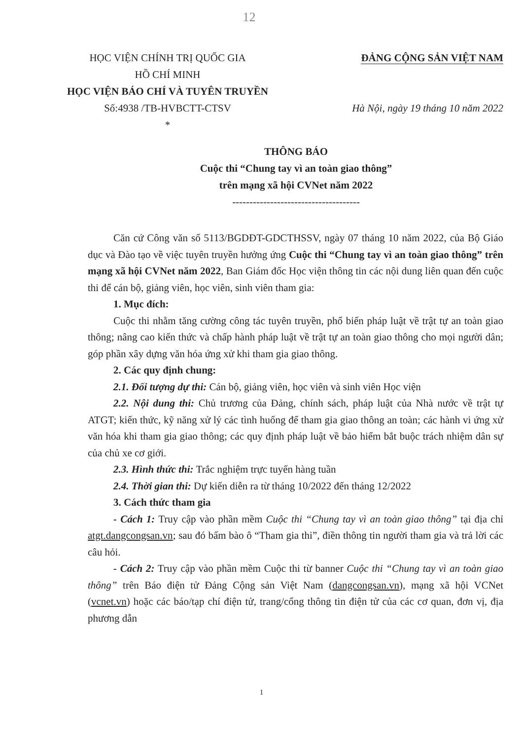12
HỌC VIỆN CHÍNH TRỊ QUỐC GIA
HỒ CHÍ MINH
HỌC VIỆN BÁO CHÍ VÀ TUYÊN TRUYỀN
Số:4938 /TB-HVBCTT-CTSV
*
ĐẢNG CỘNG SẢN VIỆT NAM
Hà Nội, ngày 19 tháng 10 năm 2022
THÔNG BÁO
Cuộc thi “Chung tay vì an toàn giao thông”
trên mạng xã hội CVNet năm 2022
-------------------------------------
Căn cứ Công văn số 5113/BGDĐT-GDCTHSSV, ngày 07 tháng 10 năm 2022, của Bộ Giáo dục và Đào tạo về việc tuyên truyền hưởng ứng Cuộc thi “Chung tay vì an toàn giao thông” trên mạng xã hội CVNet năm 2022, Ban Giám đốc Học viện thông tin các nội dung liên quan đến cuộc thi để cán bộ, giảng viên, học viên, sinh viên tham gia:
1. Mục đích:
Cuộc thi nhằm tăng cường công tác tuyên truyền, phổ biến pháp luật về trật tự an toàn giao thông; nâng cao kiến thức và chấp hành pháp luật về trật tự an toàn giao thông cho mọi người dân; góp phần xây dựng văn hóa ứng xử khi tham gia giao thông.
2. Các quy định chung:
2.1. Đối tượng dự thi: Cán bộ, giảng viên, học viên và sinh viên Học viện
2.2. Nội dung thi: Chủ trương của Đảng, chính sách, pháp luật của Nhà nước về trật tự ATGT; kiến thức, kỹ năng xử lý các tình huống để tham gia giao thông an toàn; các hành vi ứng xử văn hóa khi tham gia giao thông; các quy định pháp luật về bảo hiểm bắt buộc trách nhiệm dân sự của chủ xe cơ giới.
2.3. Hình thức thi: Trắc nghiệm trực tuyến hàng tuần
2.4. Thời gian thi: Dự kiến diễn ra từ tháng 10/2022 đến tháng 12/2022
3. Cách thức tham gia
- Cách 1: Truy cập vào phần mềm Cuộc thi “Chung tay vì an toàn giao thông” tại địa chỉ atgt.dangcongsan.vn; sau đó bấm bào ô “Tham gia thi”, điền thông tin người tham gia và trả lời các câu hỏi.
- Cách 2: Truy cập vào phần mềm Cuộc thi từ banner Cuộc thi “Chung tay vì an toàn giao thông” trên Báo điện tử Đảng Cộng sản Việt Nam (dangcongsan.vn), mạng xã hội VCNet (vcnet.vn) hoặc các báo/tạp chí điện tử, trang/cổng thông tin điện tử của các cơ quan, đơn vị, địa phương dẫn
1